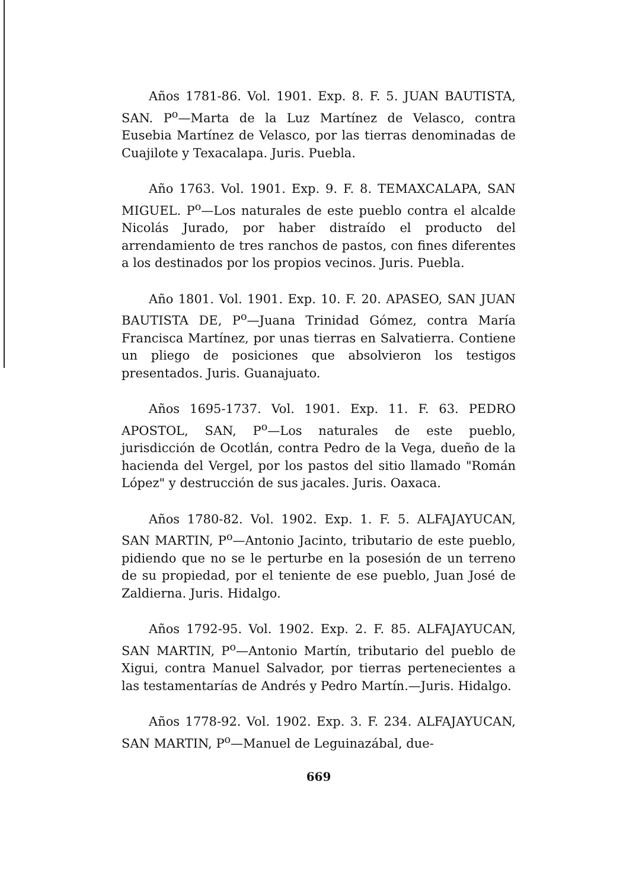Años 1781-86. Vol. 1901. Exp. 8. F. 5. JUAN BAUTISTA, SAN. P<sup>o</sup>—Marta de la Luz Martínez de Velasco, contra Eusebia Martínez de Velasco, por las tierras denominadas de Cuajilote y Texacalapa. Juris. Puebla.
Año 1763. Vol. 1901. Exp. 9. F. 8. TEMAXCALAPA, SAN MIGUEL. P<sup>o</sup>—Los naturales de este pueblo contra el alcalde Nicolás Jurado, por haber distraído el producto del arrendamiento de tres ranchos de pastos, con fines diferentes a los destinados por los propios vecinos. Juris. Puebla.
Año 1801. Vol. 1901. Exp. 10. F. 20. APASEO, SAN JUAN BAUTISTA DE, P<sup>o</sup>—Juana Trinidad Gómez, contra María Francisca Martínez, por unas tierras en Salvatierra. Contiene un pliego de posiciones que absolvieron los testigos presentados. Juris. Guanajuato.
Años 1695-1737. Vol. 1901. Exp. 11. F. 63. PEDRO APOSTOL, SAN, P<sup>o</sup>—Los naturales de este pueblo, jurisdicción de Ocotlán, contra Pedro de la Vega, dueño de la hacienda del Vergel, por los pastos del sitio llamado "Román López" y destrucción de sus jacales. Juris. Oaxaca.
Años 1780-82. Vol. 1902. Exp. 1. F. 5. ALFAJAYUCAN, SAN MARTIN, P<sup>o</sup>—Antonio Jacinto, tributario de este pueblo, pidiendo que no se le perturbe en la posesión de un terreno de su propiedad, por el teniente de ese pueblo, Juan José de Zaldierna. Juris. Hidalgo.
Años 1792-95. Vol. 1902. Exp. 2. F. 85. ALFAJAYUCAN, SAN MARTIN, P<sup>o</sup>—Antonio Martín, tributario del pueblo de Xigui, contra Manuel Salvador, por tierras pertenecientes a las testamentarías de Andrés y Pedro Martín.—Juris. Hidalgo.
Años 1778-92. Vol. 1902. Exp. 3. F. 234. ALFAJAYUCAN, SAN MARTIN, P<sup>o</sup>—Manuel de Leguinazábal, due-
669